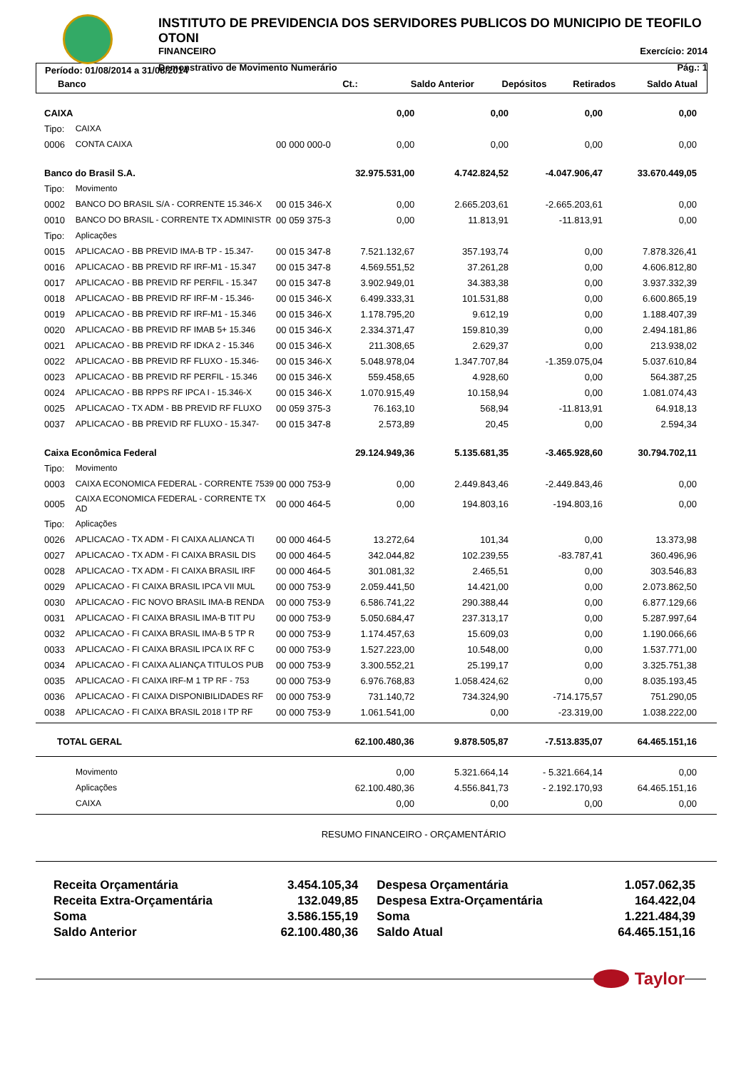INSTITUTO DE PREVIDENCIA DOS SERVIDORES PUBLICOS DO MUNICIPIO DE TEOFILO OTONI
FINANCEIRO Exercício: 2014
Demonstrativo de Movimento Numerário Pág.: 1
Período: 01/08/2014 a 31/08/2014
| Banco | Ct.: | Saldo Anterior | Depósitos | Retirados | Saldo Atual |
| --- | --- | --- | --- | --- | --- |
| CAIXA | | | 0,00 | 0,00 | 0,00 | 0,00 |
| Tipo: | CAIXA | | | | | |
| 0006 | CONTA CAIXA | 00 000 000-0 | 0,00 | 0,00 | 0,00 | 0,00 |
| Banco do Brasil S.A. | | | 32.975.531,00 | 4.742.824,52 | -4.047.906,47 | 33.670.449,05 |
| Tipo: | Movimento | | | | | |
| 0002 | BANCO DO BRASIL S/A - CORRENTE 15.346-X | 00 015 346-X | 0,00 | 2.665.203,61 | -2.665.203,61 | 0,00 |
| 0010 | BANCO DO BRASIL - CORRENTE TX ADMINISTR | 00 059 375-3 | 0,00 | 11.813,91 | -11.813,91 | 0,00 |
| Tipo: | Aplicações | | | | | |
| 0015 | APLICACAO - BB PREVID IMA-B TP - 15.347- | 00 015 347-8 | 7.521.132,67 | 357.193,74 | 0,00 | 7.878.326,41 |
| 0016 | APLICACAO - BB PREVID RF IRF-M1 - 15.347 | 00 015 347-8 | 4.569.551,52 | 37.261,28 | 0,00 | 4.606.812,80 |
| 0017 | APLICACAO - BB PREVID RF PERFIL - 15.347 | 00 015 347-8 | 3.902.949,01 | 34.383,38 | 0,00 | 3.937.332,39 |
| 0018 | APLICACAO - BB PREVID RF IRF-M - 15.346- | 00 015 346-X | 6.499.333,31 | 101.531,88 | 0,00 | 6.600.865,19 |
| 0019 | APLICACAO - BB PREVID RF IRF-M1 - 15.346 | 00 015 346-X | 1.178.795,20 | 9.612,19 | 0,00 | 1.188.407,39 |
| 0020 | APLICACAO - BB PREVID RF IMAB 5+ 15.346 | 00 015 346-X | 2.334.371,47 | 159.810,39 | 0,00 | 2.494.181,86 |
| 0021 | APLICACAO - BB PREVID RF IDKA 2 - 15.346 | 00 015 346-X | 211.308,65 | 2.629,37 | 0,00 | 213.938,02 |
| 0022 | APLICACAO - BB PREVID RF FLUXO - 15.346- | 00 015 346-X | 5.048.978,04 | 1.347.707,84 | -1.359.075,04 | 5.037.610,84 |
| 0023 | APLICACAO - BB PREVID RF PERFIL - 15.346 | 00 015 346-X | 559.458,65 | 4.928,60 | 0,00 | 564.387,25 |
| 0024 | APLICACAO - BB RPPS RF IPCA I - 15.346-X | 00 015 346-X | 1.070.915,49 | 10.158,94 | 0,00 | 1.081.074,43 |
| 0025 | APLICACAO - TX ADM - BB PREVID RF FLUXO | 00 059 375-3 | 76.163,10 | 568,94 | -11.813,91 | 64.918,13 |
| 0037 | APLICACAO - BB PREVID RF FLUXO - 15.347- | 00 015 347-8 | 2.573,89 | 20,45 | 0,00 | 2.594,34 |
| Caixa Econômica Federal | | | 29.124.949,36 | 5.135.681,35 | -3.465.928,60 | 30.794.702,11 |
| Tipo: | Movimento | | | | | |
| 0003 | CAIXA ECONOMICA FEDERAL - CORRENTE 7539 | 00 000 753-9 | 0,00 | 2.449.843,46 | -2.449.843,46 | 0,00 |
| 0005 | CAIXA ECONOMICA FEDERAL - CORRENTE TX AD | 00 000 464-5 | 0,00 | 194.803,16 | -194.803,16 | 0,00 |
| Tipo: | Aplicações | | | | | |
| 0026 | APLICACAO - TX ADM - FI CAIXA ALIANCA TI | 00 000 464-5 | 13.272,64 | 101,34 | 0,00 | 13.373,98 |
| 0027 | APLICACAO - TX ADM - FI CAIXA BRASIL DIS | 00 000 464-5 | 342.044,82 | 102.239,55 | -83.787,41 | 360.496,96 |
| 0028 | APLICACAO - TX ADM - FI CAIXA BRASIL IRF | 00 000 464-5 | 301.081,32 | 2.465,51 | 0,00 | 303.546,83 |
| 0029 | APLICACAO - FI CAIXA BRASIL IPCA VII MUL | 00 000 753-9 | 2.059.441,50 | 14.421,00 | 0,00 | 2.073.862,50 |
| 0030 | APLICACAO - FIC NOVO BRASIL IMA-B RENDA | 00 000 753-9 | 6.586.741,22 | 290.388,44 | 0,00 | 6.877.129,66 |
| 0031 | APLICACAO - FI CAIXA BRASIL IMA-B TIT PU | 00 000 753-9 | 5.050.684,47 | 237.313,17 | 0,00 | 5.287.997,64 |
| 0032 | APLICACAO - FI CAIXA BRASIL IMA-B 5 TP R | 00 000 753-9 | 1.174.457,63 | 15.609,03 | 0,00 | 1.190.066,66 |
| 0033 | APLICACAO - FI CAIXA BRASIL IPCA IX RF C | 00 000 753-9 | 1.527.223,00 | 10.548,00 | 0,00 | 1.537.771,00 |
| 0034 | APLICACAO - FI CAIXA ALIANÇA TITULOS PUB | 00 000 753-9 | 3.300.552,21 | 25.199,17 | 0,00 | 3.325.751,38 |
| 0035 | APLICACAO - FI CAIXA IRF-M 1 TP RF - 753 | 00 000 753-9 | 6.976.768,83 | 1.058.424,62 | 0,00 | 8.035.193,45 |
| 0036 | APLICACAO - FI CAIXA DISPONIBILIDADES RF | 00 000 753-9 | 731.140,72 | 734.324,90 | -714.175,57 | 751.290,05 |
| 0038 | APLICACAO - FI CAIXA BRASIL 2018 I TP RF | 00 000 753-9 | 1.061.541,00 | 0,00 | -23.319,00 | 1.038.222,00 |
| TOTAL GERAL | 62.100.480,36 | 9.878.505,87 | -7.513.835,07 | 64.465.151,16 |
| Movimento | 0,00 | 5.321.664,14 | - 5.321.664,14 | 0,00 |
| Aplicações | 62.100.480,36 | 4.556.841,73 | - 2.192.170,93 | 64.465.151,16 |
| CAIXA | 0,00 | 0,00 | 0,00 | 0,00 |
RESUMO FINANCEIRO - ORÇAMENTÁRIO
| Receita Orçamentária | 3.454.105,34 | Despesa Orçamentária | 1.057.062,35 |
| Receita Extra-Orçamentária | 132.049,85 | Despesa Extra-Orçamentária | 164.422,04 |
| Soma | 3.586.155,19 | Soma | 1.221.484,39 |
| Saldo Anterior | 62.100.480,36 | Saldo Atual | 64.465.151,16 |
Taylor